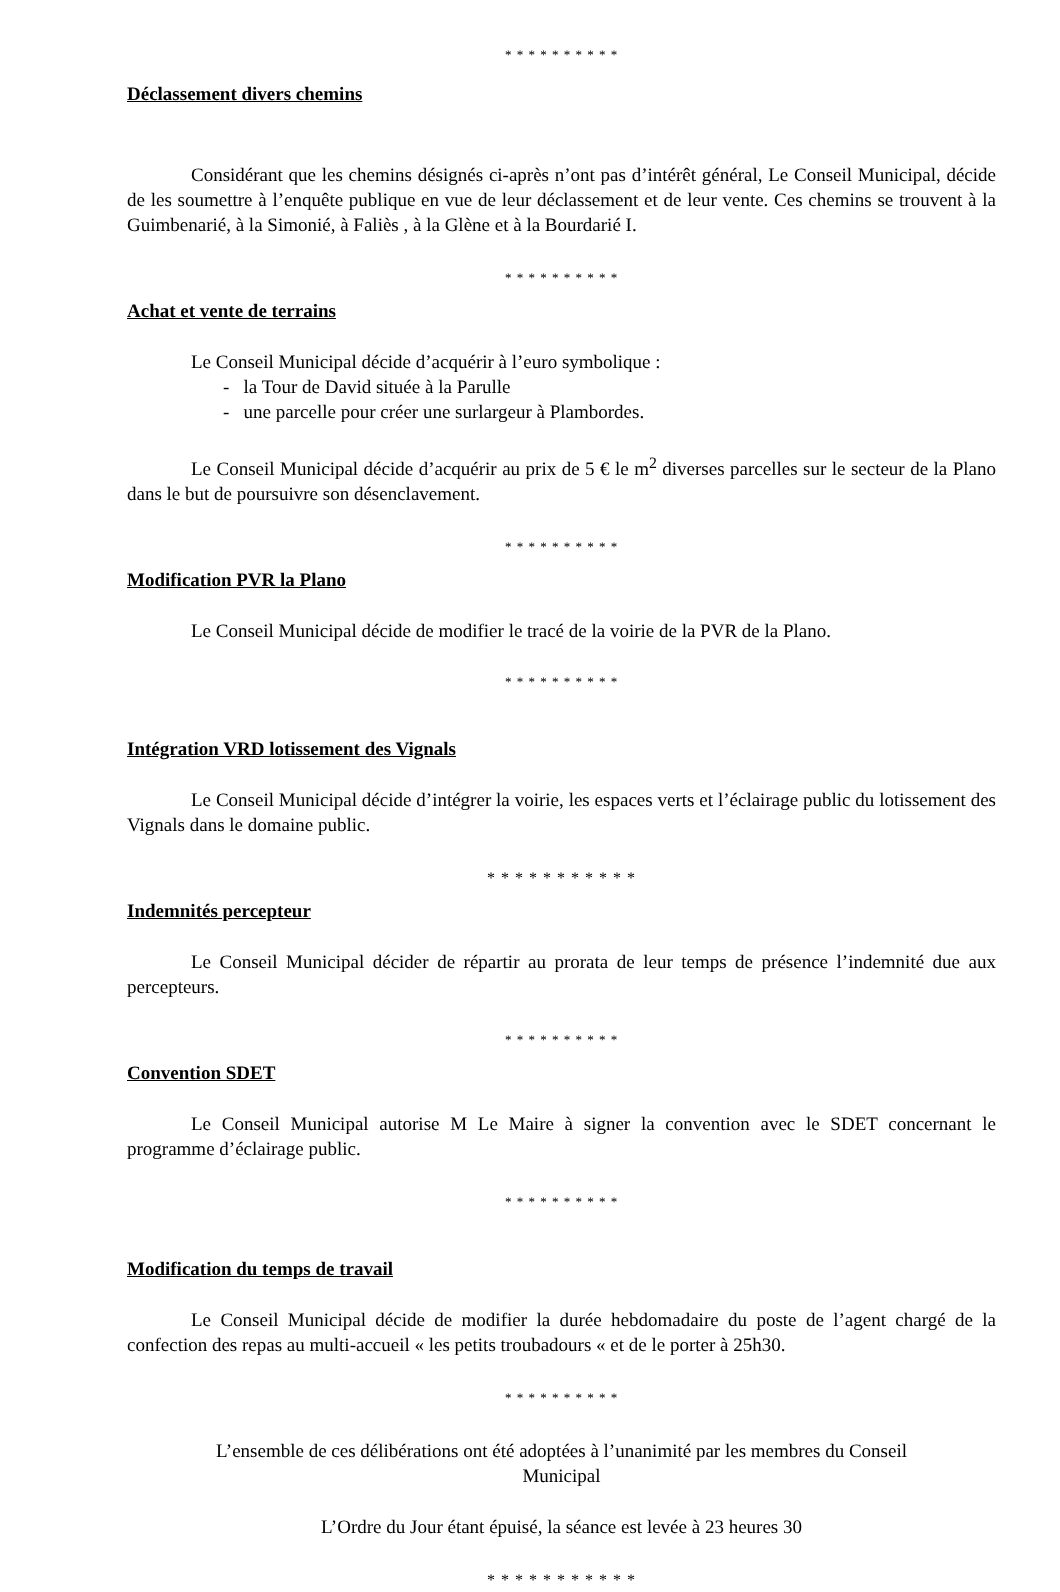* * * * * * * * * *
Déclassement divers chemins
Considérant que les chemins désignés ci-après n’ont pas d’intérêt général, Le Conseil Municipal, décide de les soumettre à l’enquête publique en vue de leur déclassement et de leur vente. Ces chemins se trouvent à la Guimbenarié, à la Simonié, à Faliès , à la Glène et à la Bourdarié I.
* * * * * * * * * *
Achat et vente de terrains
Le Conseil Municipal décide d’acquérir à l’euro symbolique :
- la Tour de David située à la Parulle
- une parcelle pour créer une surlargeur à Plambordes.
Le Conseil Municipal décide d’acquérir au prix de 5 € le m<sup>2</sup> diverses parcelles sur le secteur de la Plano dans le but de poursuivre son désenclavement.
* * * * * * * * * *
Modification PVR la Plano
Le Conseil Municipal décide de modifier le tracé de la voirie de la PVR de la Plano.
* * * * * * * * * *
Intégration VRD lotissement des Vignals
Le Conseil Municipal décide d’intégrer la voirie, les espaces verts et l’éclairage public du lotissement des Vignals dans le domaine public.
* * * * * * * * * * *
Indemnités percepteur
Le Conseil Municipal décider de répartir au prorata de leur temps de présence l’indemnité due aux percepteurs.
* * * * * * * * * *
Convention SDET
Le Conseil Municipal autorise M Le Maire à signer la convention avec le SDET concernant le programme d’éclairage public.
* * * * * * * * * *
Modification du temps de travail
Le Conseil Municipal décide de modifier la durée hebdomadaire du poste de l’agent chargé de la confection des repas au multi-accueil « les petits troubadours « et de le porter à 25h30.
* * * * * * * * * *
L’ensemble de ces délibérations ont été adoptées à l’unanimité par les membres du Conseil
Municipal
L’Ordre du Jour étant épuisé, la séance est levée à 23 heures 30
* * * * * * * * * * *